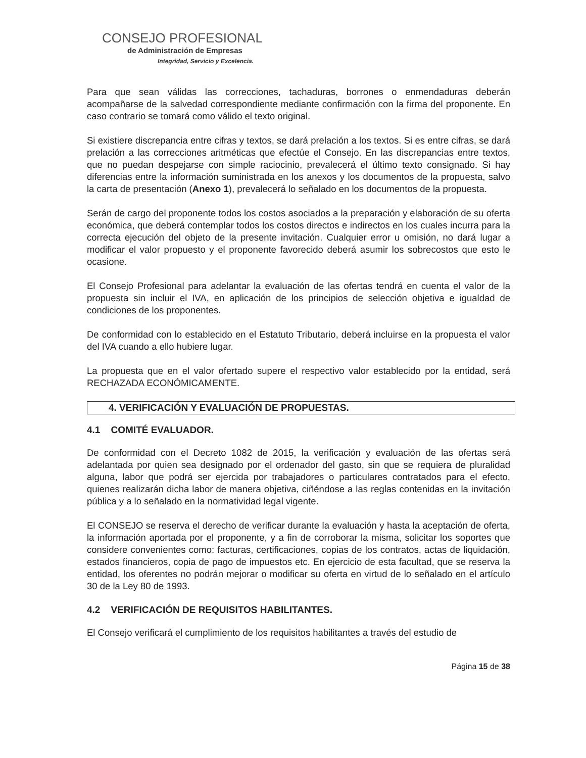CONSEJO PROFESIONAL
de Administración de Empresas
Integridad, Servicio y Excelencia.
Para que sean válidas las correcciones, tachaduras, borrones o enmendaduras deberán acompañarse de la salvedad correspondiente mediante confirmación con la firma del proponente. En caso contrario se tomará como válido el texto original.
Si existiere discrepancia entre cifras y textos, se dará prelación a los textos. Si es entre cifras, se dará prelación a las correcciones aritméticas que efectúe el Consejo. En las discrepancias entre textos, que no puedan despejarse con simple raciocinio, prevalecerá el último texto consignado. Si hay diferencias entre la información suministrada en los anexos y los documentos de la propuesta, salvo la carta de presentación (Anexo 1), prevalecerá lo señalado en los documentos de la propuesta.
Serán de cargo del proponente todos los costos asociados a la preparación y elaboración de su oferta económica, que deberá contemplar todos los costos directos e indirectos en los cuales incurra para la correcta ejecución del objeto de la presente invitación. Cualquier error u omisión, no dará lugar a modificar el valor propuesto y el proponente favorecido deberá asumir los sobrecostos que esto le ocasione.
El Consejo Profesional para adelantar la evaluación de las ofertas tendrá en cuenta el valor de la propuesta sin incluir el IVA, en aplicación de los principios de selección objetiva e igualdad de condiciones de los proponentes.
De conformidad con lo establecido en el Estatuto Tributario, deberá incluirse en la propuesta el valor del IVA cuando a ello hubiere lugar.
La propuesta que en el valor ofertado supere el respectivo valor establecido por la entidad, será RECHAZADA ECONÓMICAMENTE.
4. VERIFICACIÓN Y EVALUACIÓN DE PROPUESTAS.
4.1 COMITÉ EVALUADOR.
De conformidad con el Decreto 1082 de 2015, la verificación y evaluación de las ofertas será adelantada por quien sea designado por el ordenador del gasto, sin que se requiera de pluralidad alguna, labor que podrá ser ejercida por trabajadores o particulares contratados para el efecto, quienes realizarán dicha labor de manera objetiva, ciñéndose a las reglas contenidas en la invitación pública y a lo señalado en la normatividad legal vigente.
El CONSEJO se reserva el derecho de verificar durante la evaluación y hasta la aceptación de oferta, la información aportada por el proponente, y a fin de corroborar la misma, solicitar los soportes que considere convenientes como: facturas, certificaciones, copias de los contratos, actas de liquidación, estados financieros, copia de pago de impuestos etc. En ejercicio de esta facultad, que se reserva la entidad, los oferentes no podrán mejorar o modificar su oferta en virtud de lo señalado en el artículo 30 de la Ley 80 de 1993.
4.2 VERIFICACIÓN DE REQUISITOS HABILITANTES.
El Consejo verificará el cumplimiento de los requisitos habilitantes a través del estudio de
Página 15 de 38